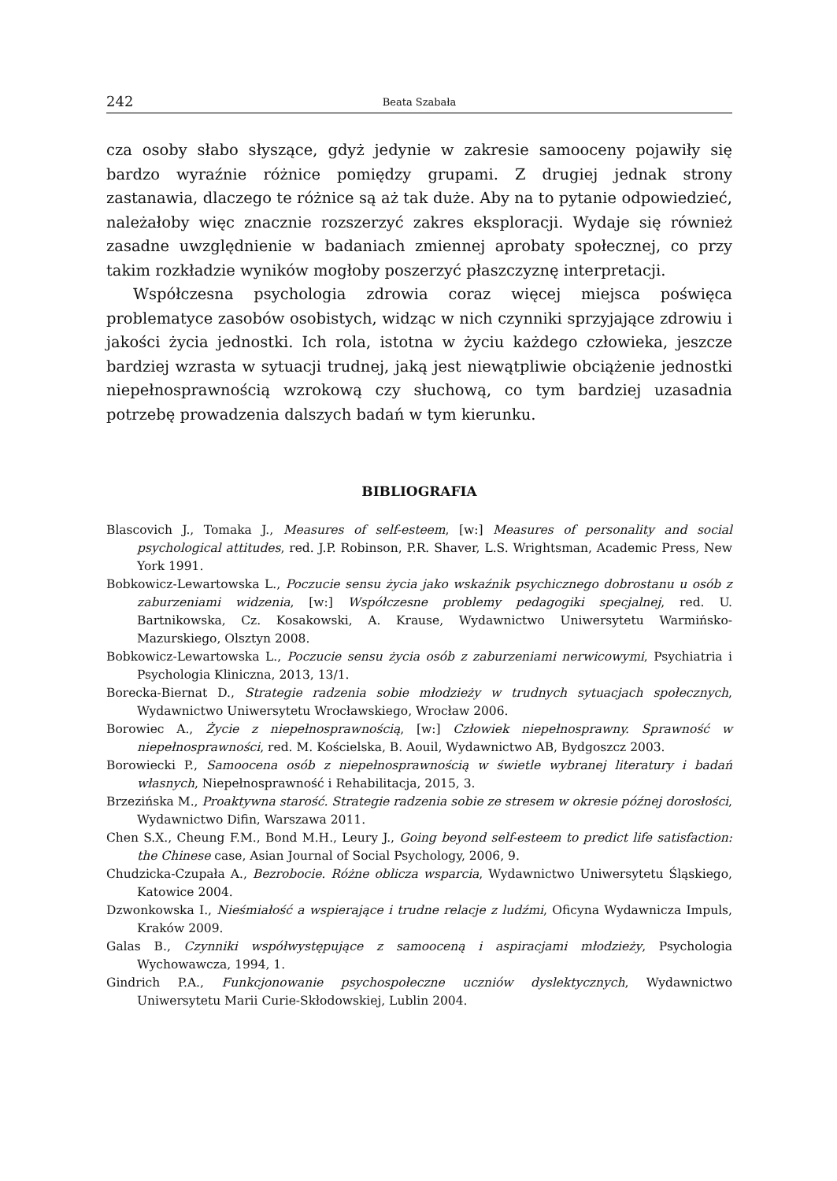242 Beata Szabała
cza osoby słabo słyszące, gdyż jedynie w zakresie samooceny pojawiły się bardzo wyraźnie różnice pomiędzy grupami. Z drugiej jednak strony zastanawia, dlaczego te różnice są aż tak duże. Aby na to pytanie odpowiedzieć, należałoby więc znacznie rozszerzyć zakres eksploracji. Wydaje się również zasadne uwzględnienie w badaniach zmiennej aprobaty społecznej, co przy takim rozkładzie wyników mogłoby poszerzyć płaszczyznę interpretacji.
Współczesna psychologia zdrowia coraz więcej miejsca poświęca problematyce zasobów osobistych, widząc w nich czynniki sprzyjające zdrowiu i jakości życia jednostki. Ich rola, istotna w życiu każdego człowieka, jeszcze bardziej wzrasta w sytuacji trudnej, jaką jest niewątpliwie obciążenie jednostki niepełnosprawnością wzrokową czy słuchową, co tym bardziej uzasadnia potrzebę prowadzenia dalszych badań w tym kierunku.
BIBLIOGRAFIA
Blascovich J., Tomaka J., Measures of self-esteem, [w:] Measures of personality and social psychological attitudes, red. J.P. Robinson, P.R. Shaver, L.S. Wrightsman, Academic Press, New York 1991.
Bobkowicz-Lewartowska L., Poczucie sensu życia jako wskaźnik psychicznego dobrostanu u osób z zaburzeniami widzenia, [w:] Współczesne problemy pedagogiki specjalnej, red. U. Bartnikowska, Cz. Kosakowski, A. Krause, Wydawnictwo Uniwersytetu Warmińsko-Mazurskiego, Olsztyn 2008.
Bobkowicz-Lewartowska L., Poczucie sensu życia osób z zaburzeniami nerwicowymi, Psychiatria i Psychologia Kliniczna, 2013, 13/1.
Borecka-Biernat D., Strategie radzenia sobie młodzieży w trudnych sytuacjach społecznych, Wydawnictwo Uniwersytetu Wrocławskiego, Wrocław 2006.
Borowiec A., Życie z niepełnosprawnością, [w:] Człowiek niepełnosprawny. Sprawność w niepełnosprawności, red. M. Kościelska, B. Aouil, Wydawnictwo AB, Bydgoszcz 2003.
Borowiecki P., Samoocena osób z niepełnosprawnością w świetle wybranej literatury i badań własnych, Niepełnosprawność i Rehabilitacja, 2015, 3.
Brzezińska M., Proaktywna starość. Strategie radzenia sobie ze stresem w okresie późnej dorosłości, Wydawnictwo Difin, Warszawa 2011.
Chen S.X., Cheung F.M., Bond M.H., Leury J., Going beyond self-esteem to predict life satisfaction: the Chinese case, Asian Journal of Social Psychology, 2006, 9.
Chudzicka-Czupała A., Bezrobocie. Różne oblicza wsparcia, Wydawnictwo Uniwersytetu Śląskiego, Katowice 2004.
Dzwonkowska I., Nieśmiałość a wspierające i trudne relacje z ludźmi, Oficyna Wydawnicza Impuls, Kraków 2009.
Galas B., Czynniki współwystępujące z samooceną i aspiracjami młodzieży, Psychologia Wychowawcza, 1994, 1.
Gindrich P.A., Funkcjonowanie psychospołeczne uczniów dyslektycznych, Wydawnictwo Uniwersytetu Marii Curie-Skłodowskiej, Lublin 2004.